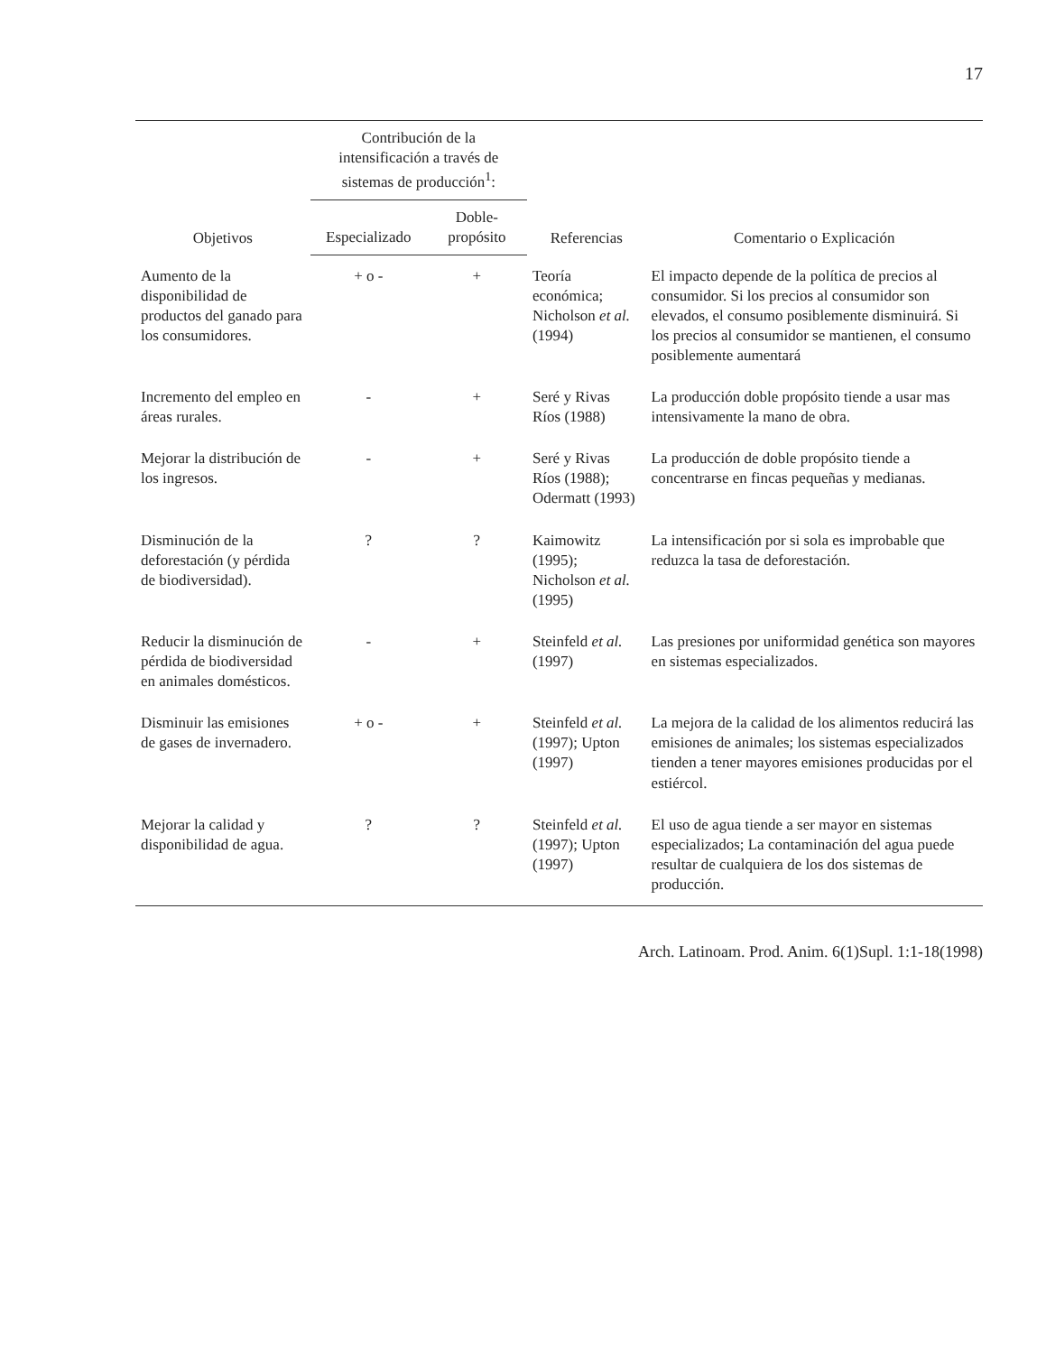17
| Objetivos | Contribución de la intensificación a través de sistemas de producción<sup>1</sup>: | | Referencias | Comentario o Explicación |
| --- | --- | --- | --- | --- |
| | Especializado | Doble-propósito | | |
| Aumento de la disponibilidad de productos del ganado para los consumidores. | + o - | + | Teoría económica; Nicholson et al. (1994) | El impacto depende de la política de precios al consumidor. Si los precios al consumidor son elevados, el consumo posiblemente disminuirá. Si los precios al consumidor se mantienen, el consumo posiblemente aumentará |
| Incremento del empleo en áreas rurales. | - | + | Seré y Rivas Ríos (1988) | La producción doble propósito tiende a usar mas intensivamente la mano de obra. |
| Mejorar la distribución de los ingresos. | - | + | Seré y Rivas Ríos (1988); Odermatt (1993) | La producción de doble propósito tiende a concentrarse en fincas pequeñas y medianas. |
| Disminución de la deforestación (y pérdida de biodiversidad). | ? | ? | Kaimowitz (1995); Nicholson et al. (1995) | La intensificación por si sola es improbable que reduzca la tasa de deforestación. |
| Reducir la disminución de pérdida de biodiversidad en animales domésticos. | - | + | Steinfeld et al. (1997) | Las presiones por uniformidad genética son mayores en sistemas especializados. |
| Disminuir las emisiones de gases de invernadero. | + o - | + | Steinfeld et al. (1997); Upton (1997) | La mejora de la calidad de los alimentos reducirá las emisiones de animales; los sistemas especializados tienden a tener mayores emisiones producidas por el estiércol. |
| Mejorar la calidad y disponibilidad de agua. | ? | ? | Steinfeld et al. (1997); Upton (1997) | El uso de agua tiende a ser mayor en sistemas especializados; La contaminación del agua puede resultar de cualquiera de los dos sistemas de producción. |
Arch. Latinoam. Prod. Anim. 6(1)Supl. 1:1-18(1998)